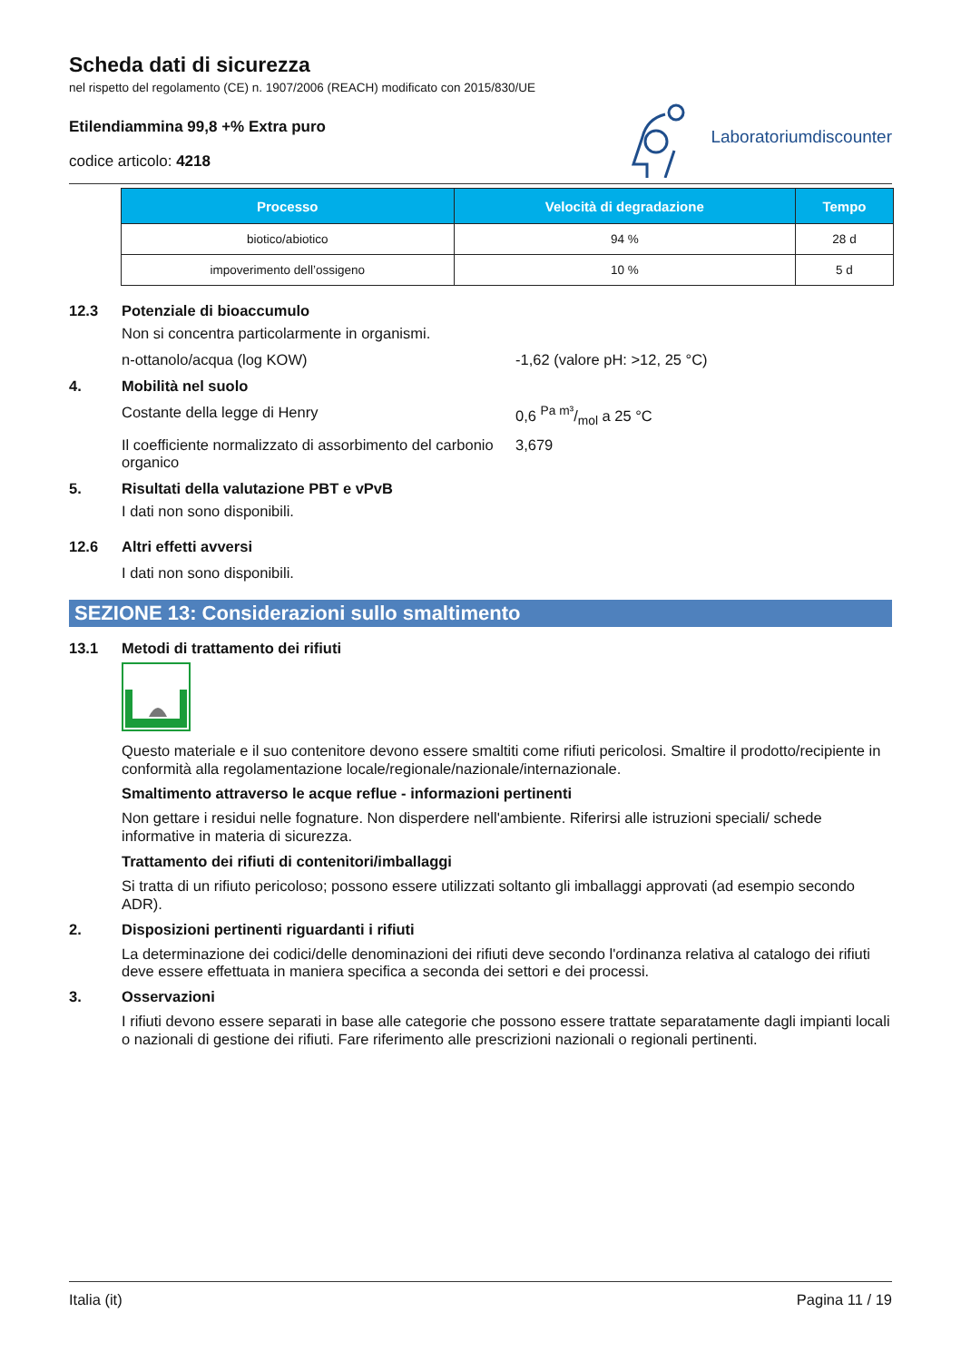Scheda dati di sicurezza
nel rispetto del regolamento (CE) n. 1907/2006 (REACH) modificato con 2015/830/UE
Etilendiammina 99,8 +% Extra puro
codice articolo: 4218
Laboratoriumdiscounter
| Processo | Velocità di degradazione | Tempo |
| --- | --- | --- |
| biotico/abiotico | 94 % | 28 d |
| impoverimento dell’ossigeno | 10 % | 5 d |
12.3 Potenziale di bioaccumulo
Non si concentra particolarmente in organismi.
n-ottanolo/acqua (log KOW) -1,62 (valore pH: >12, 25 °C)
4. Mobilità nel suolo
Costante della legge di Henry 0,6 Pa m³/mol a 25 °C
Il coefficiente normalizzato di assorbimento del carbonio organico
3,679
5. Risultati della valutazione PBT e vPvB
I dati non sono disponibili.
12.6 Altri effetti avversi
I dati non sono disponibili.
SEZIONE 13: Considerazioni sullo smaltimento
13.1 Metodi di trattamento dei rifiuti
Questo materiale e il suo contenitore devono essere smaltiti come rifiuti pericolosi. Smaltire il prodotto/recipiente in conformità alla regolamentazione locale/regionale/nazionale/internazionale.
Smaltimento attraverso le acque reflue - informazioni pertinenti
Non gettare i residui nelle fognature. Non disperdere nell'ambiente. Riferirsi alle istruzioni speciali/ schede informative in materia di sicurezza.
Trattamento dei rifiuti di contenitori/imballaggi
Si tratta di un rifiuto pericoloso; possono essere utilizzati soltanto gli imballaggi approvati (ad esempio secondo ADR).
2. Disposizioni pertinenti riguardanti i rifiuti
La determinazione dei codici/delle denominazioni dei rifiuti deve secondo l'ordinanza relativa al catalogo dei rifiuti deve essere effettuata in maniera specifica a seconda dei settori e dei processi.
3. Osservazioni
I rifiuti devono essere separati in base alle categorie che possono essere trattate separatamente dagli impianti locali o nazionali di gestione dei rifiuti. Fare riferimento alle prescrizioni nazionali o regionali pertinenti.
Italia (it) Pagina 11 / 19